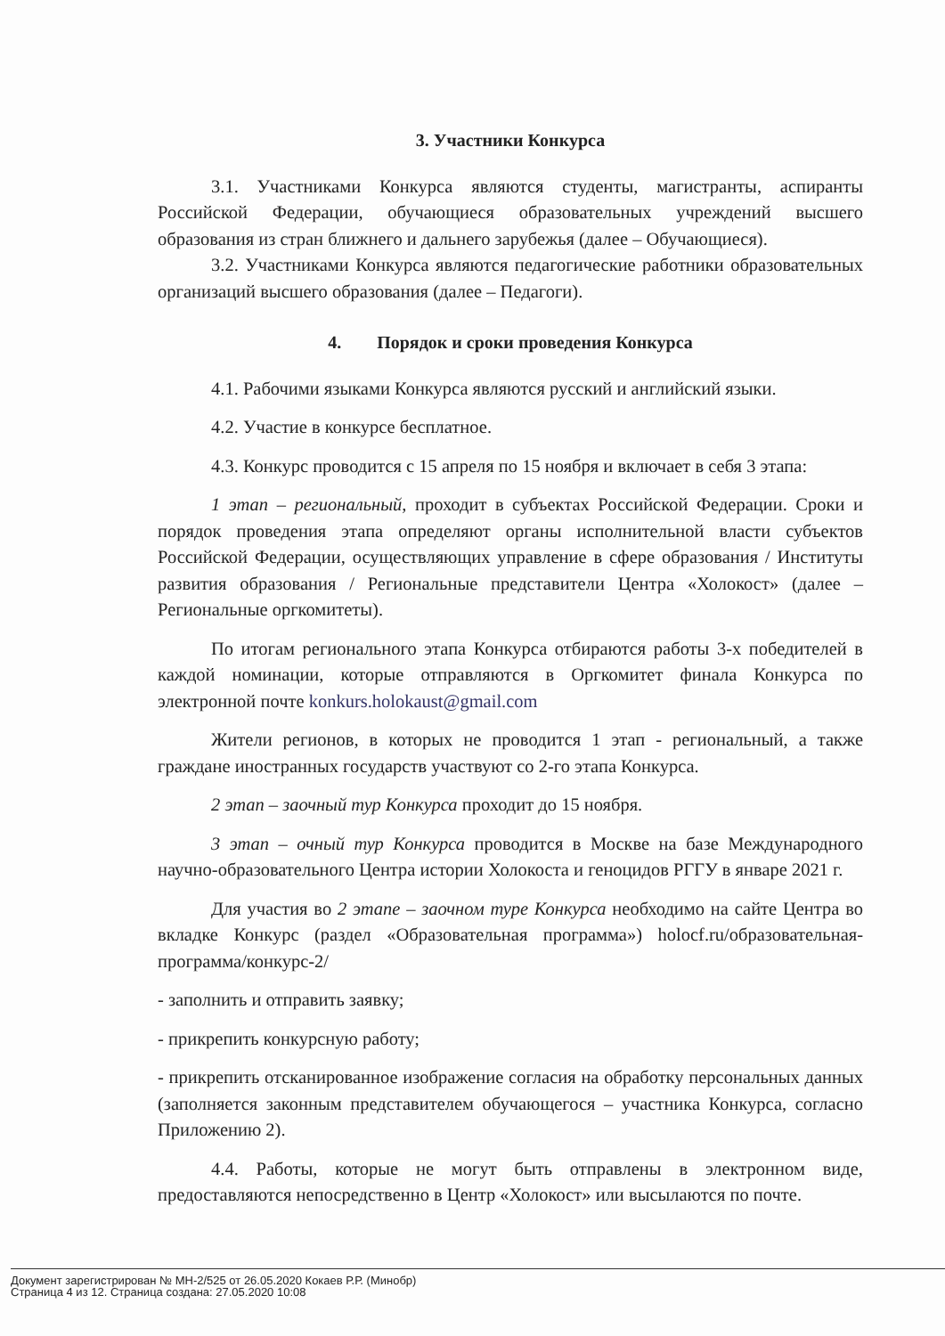3. Участники Конкурса
3.1. Участниками Конкурса являются студенты, магистранты, аспиранты Российской Федерации, обучающиеся образовательных учреждений высшего образования из стран ближнего и дальнего зарубежья (далее – Обучающиеся).
3.2. Участниками Конкурса являются педагогические работники образовательных организаций высшего образования (далее – Педагоги).
4. Порядок и сроки проведения Конкурса
4.1. Рабочими языками Конкурса являются русский и английский языки.
4.2. Участие в конкурсе бесплатное.
4.3. Конкурс проводится с 15 апреля по 15 ноября и включает в себя 3 этапа:
1 этап – региональный, проходит в субъектах Российской Федерации. Сроки и порядок проведения этапа определяют органы исполнительной власти субъектов Российской Федерации, осуществляющих управление в сфере образования / Институты развития образования / Региональные представители Центра «Холокост» (далее – Региональные оргкомитеты).
По итогам регионального этапа Конкурса отбираются работы 3-х победителей в каждой номинации, которые отправляются в Оргкомитет финала Конкурса по электронной почте konkurs.holokaust@gmail.com
Жители регионов, в которых не проводится 1 этап - региональный, а также граждане иностранных государств участвуют со 2-го этапа Конкурса.
2 этап – заочный тур Конкурса проходит до 15 ноября.
3 этап – очный тур Конкурса проводится в Москве на базе Международного научно-образовательного Центра истории Холокоста и геноцидов РГГУ в январе 2021 г.
Для участия во 2 этапе – заочном туре Конкурса необходимо на сайте Центра во вкладке Конкурс (раздел «Образовательная программа») holocf.ru/образовательная-программа/конкурс-2/
- заполнить и отправить заявку;
- прикрепить конкурсную работу;
- прикрепить отсканированное изображение согласия на обработку персональных данных (заполняется законным представителем обучающегося – участника Конкурса, согласно Приложению 2).
4.4. Работы, которые не могут быть отправлены в электронном виде, предоставляются непосредственно в Центр «Холокост» или высылаются по почте.
Документ зарегистрирован № МН-2/525 от 26.05.2020 Кокаев Р.Р. (Минобр)
Страница 4 из 12. Страница создана: 27.05.2020 10:08